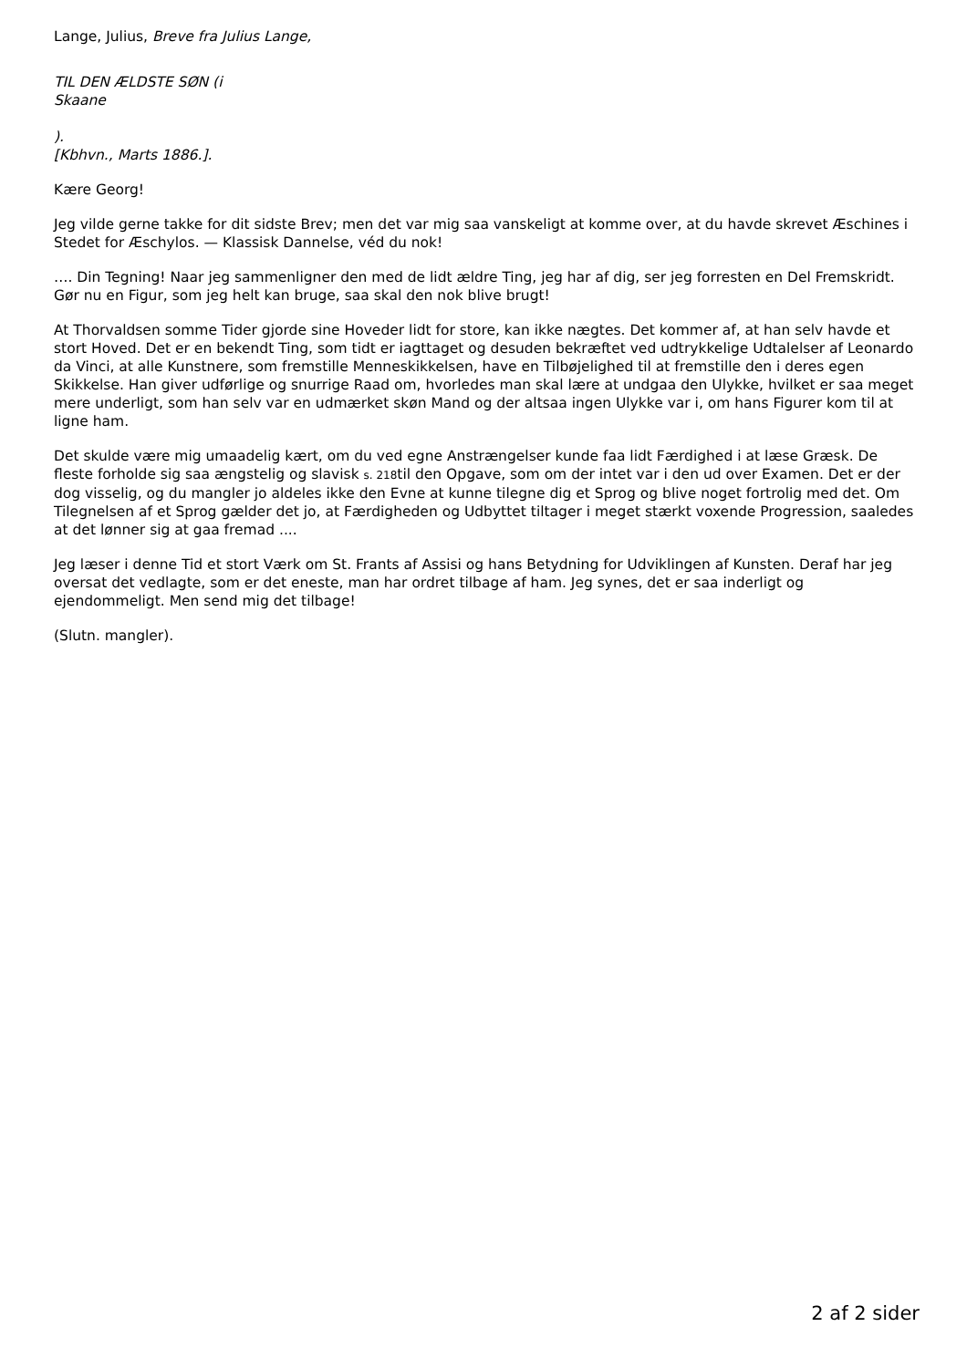Lange, Julius, Breve fra Julius Lange,
TIL DEN ÆLDSTE SØN (i
Skaane
).
[Kbhvn., Marts 1886.].
Kære Georg!
Jeg vilde gerne takke for dit sidste Brev; men det var mig saa vanskeligt at komme over, at du havde skrevet Æschines i Stedet for Æschylos. — Klassisk Dannelse, véd du nok!
…. Din Tegning! Naar jeg sammenligner den med de lidt ældre Ting, jeg har af dig, ser jeg forresten en Del Fremskridt. Gør nu en Figur, som jeg helt kan bruge, saa skal den nok blive brugt!
At Thorvaldsen somme Tider gjorde sine Hoveder lidt for store, kan ikke nægtes. Det kommer af, at han selv havde et stort Hoved. Det er en bekendt Ting, som tidt er iagttaget og desuden bekræftet ved udtrykkelige Udtalelser af Leonardo da Vinci, at alle Kunstnere, som fremstille Menneskikkelsen, have en Tilbøjelighed til at fremstille den i deres egen Skikkelse. Han giver udførlige og snurrige Raad om, hvorledes man skal lære at undgaa den Ulykke, hvilket er saa meget mere underligt, som han selv var en udmærket skøn Mand og der altsaa ingen Ulykke var i, om hans Figurer kom til at ligne ham.
Det skulde være mig umaadelig kært, om du ved egne Anstrængelser kunde faa lidt Færdighed i at læse Græsk. De fleste forholde sig saa ængstelig og slavisk s. 218til den Opgave, som om der intet var i den ud over Examen. Det er der dog visselig, og du mangler jo aldeles ikke den Evne at kunne tilegne dig et Sprog og blive noget fortrolig med det. Om Tilegnelsen af et Sprog gælder det jo, at Færdigheden og Udbyttet tiltager i meget stærkt voxende Progression, saaledes at det lønner sig at gaa fremad ....
Jeg læser i denne Tid et stort Værk om St. Frants af Assisi og hans Betydning for Udviklingen af Kunsten. Deraf har jeg oversat det vedlagte, som er det eneste, man har ordret tilbage af ham. Jeg synes, det er saa inderligt og ejendommeligt. Men send mig det tilbage!
(Slutn. mangler).
2 af 2 sider